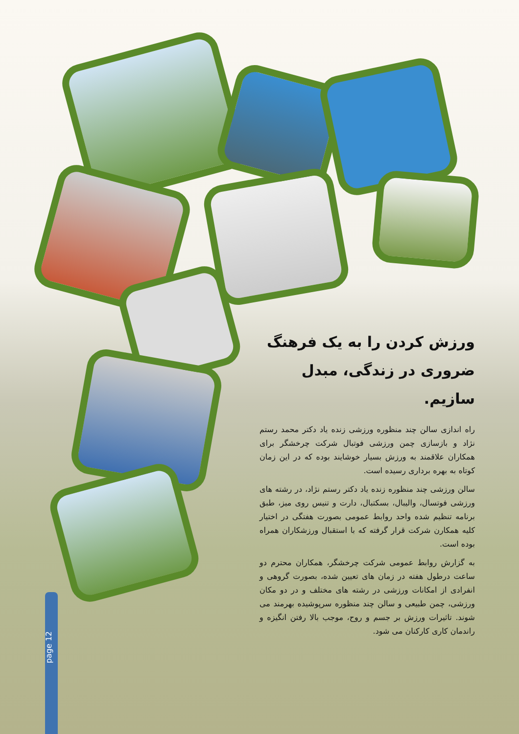ورزش کردن را به یک فرهنگ ضروری در زندگی، مبدل سازیم.
راه اندازی سالن چند منظوره ورزشی زنده یاد دکتر محمد رستم نژاد و بازسازی چمن ورزشی فوتبال شرکت چرخشگر برای همکاران علاقمند به ورزش بسیار خوشایند بوده که در این زمان کوتاه به بهره برداری رسیده است.
سالن ورزشی چند منظوره زنده یاد دکتر رستم نژاد، در رشته های ورزشی فوتسال، والیبال، بسکتبال، دارت و تنیس روی میز، طبق برنامه تنظیم شده واحد روابط عمومی بصورت هفتگی در اختیار کلیه همکارن شرکت قرار گرفته که با استقبال ورزشکاران همراه بوده است.
به گزارش روابط عمومی شرکت چرخشگر، همکاران محترم دو ساعت درطول هفته در زمان های تعیین شده، بصورت گروهی و انفرادی از امکانات ورزشی در رشته های مختلف و در دو مکان ورزشی، چمن طبیعی و سالن چند منظوره سرپوشیده بهرمند می شوند. تاثیرات ورزش بر جسم و روح، موجب بالا رفتن انگیزه و راندمان کاری کارکنان می شود.
page 12